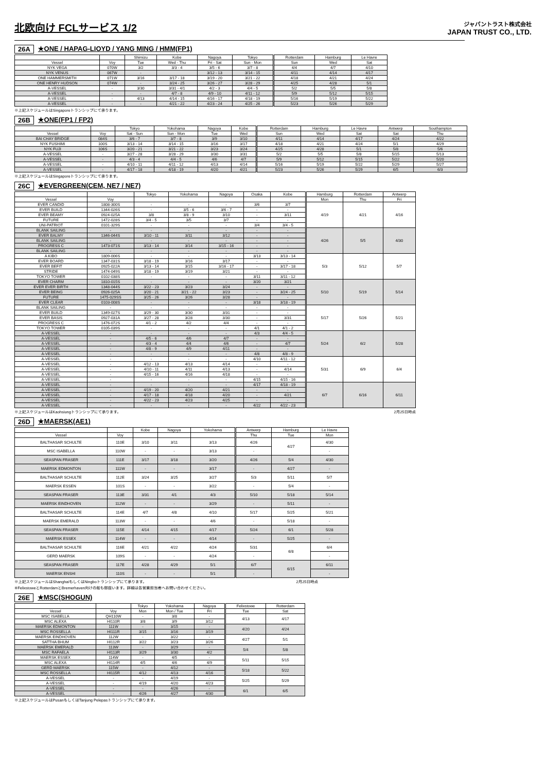北欧向け FCLサービス 1/2
ジャパントラスト株式会社
JAPAN TRUST CO., LTD.
26A ★ONE / HAPAG-LIOYD / YANG MING / HMM(FP1)
| | | Shimizu | Kobe | Nagoya | Tokyo | Rotterdam | Hamburg | Le Havre |
| --- | --- | --- | --- | --- | --- | --- | --- | --- |
| Vessel | Voy | Tue | Wed - Thu | Fri - Sat | Sun - Mon | Sun | Wed | Sat |
| NYK VEGA | 070W | 3/2 | 3/3 - 4 | 3/5 - 6 | 3/7 - 8 | 4/4 | 4/7 | 4/10 |
| NYK VENUS | 067W | - | | 3/12 - 13 | 3/14 - 15 | 4/11 | 4/14 | 4/17 |
| ONE HAMMERSMITH | 071W | 3/16 | 3/17 - 18 | 3/19 - 20 | 3/21 - 22 | 4/18 | 4/21 | 4/24 |
| ONE HENRY HUDSON | 074W | - | 3/24 - 25 | 3/26 - 27 | 3/28 - 29 | 4/25 | 4/28 | 5/1 |
| A-VESSEL | - | 3/30 | 3/31 - 4/1 | 4/2 - 3 | 4/4 - 5 | 5/2 | 5/5 | 5/8 |
| A-VESSEL | - | - | 4/7 - 8 | 4/9 - 10 | 4/11 - 12 | 5/9 | 5/12 | 5/15 |
| A-VESSEL | - | 4/13 | 4/14 - 15 | 4/16 - 17 | 4/18 - 19 | 5/16 | 5/19 | 5/22 |
| A-VESSEL | - | - | 4/21 - 22 | 4/23 - 24 | 4/25 - 26 | 5/23 | 5/26 | 5/29 |
※上記スケジュールはSingaporeトランシップにて承ります。
26B ★ONE(FP1 / FP2)
| | | Tokyo | Yokohama | Nagoya | Kobe | Rotterdam | Hamburg | Le Havre | Antwerp | Southampton |
| --- | --- | --- | --- | --- | --- | --- | --- | --- | --- | --- |
| Vessel | Voy | Sat - Sun | Sun - Mon | Tue | Wed | Sun | Wed | Sat | Sat | Thu |
| BAI CHAY BRIDGE | 084S | 3/6 - 7 | 3/7 - 8 | 3/9 | 3/10 | 4/11 | 4/14 | 4/17 | 4/24 | 4/22 |
| NYK FUSHIMI | 100S | 3/13 - 14 | 3/14 - 15 | 3/16 | 3/17 | 4/18 | 4/21 | 4/24 | 5/1 | 4/29 |
| NYK FUJI | 106S | 3/20 - 21 | 3/21 - 22 | 3/23 | 3/24 | 4/25 | 4/28 | 5/1 | 5/8 | 5/6 |
| A-VESSEL | - | 3/27 - 28 | 3/28 - 29 | 3/30 | 3/31 | 5/2 | 5/5 | 5/8 | 5/15 | 5/13 |
| A-VESSEL | - | 4/3 - 4 | 4/4 - 5 | 4/6 | 4/7 | 5/9 | 5/12 | 5/15 | 5/22 | 5/20 |
| A-VESSEL | - | 4/10 - 11 | 4/11 - 12 | 4/13 | 4/14 | 5/16 | 5/19 | 5/22 | 5/29 | 5/27 |
| A-VESSEL | - | 4/17 - 18 | 4/18 - 19 | 4/20 | 4/21 | 5/23 | 5/26 | 5/29 | 6/5 | 6/3 |
※上記スケジュールはSingaporeトランシップにて承ります。
26C ★EVERGREEN(CEM, NE7 / NE7)
| | | Tokyo | Yokohama | Nagoya | Osaka | Kobe | Hamburg | Rotterdam | Antwerp |
| --- | --- | --- | --- | --- | --- | --- | --- | --- | --- |
| Vessel | Voy | | | | | | Mon | Thu | Fri |
| EVER CANDID | 1808-300S | - | - | - | 3/6 | 3/7 | 4/19 | 4/21 | 4/16 |
| EVER BUILD | 1344-026S | - | 3/5 - 6 | 3/6 - 7 | - | - | | | |
| EVER BEAMY | 0924-025A | 3/8 | 3/8 - 9 | 3/10 | - | 3/11 | | | |
| FUTURE | 1472-028S | 3/4 - 5 | 3/5 | 3/7 | - | - | | | |
| UNI-PATRIOT | 0101-329S | - | - | - | 3/4 | 3/4 - 5 | | | |
| BLANK SAILING | - | - | - | - | - | - | 4/26 | 5/5 | 4/30 |
| EVER BALMY | 1346-044S | 3/10 - 11 | 3/11 | 3/12 | - | - | | | |
| BLANK SAILING | - | - | - | - | - | - | | | |
| PROGRESS C | 1473-071S | 3/13 - 14 | 3/14 | 3/15 - 16 | - | - | | | |
| BLANK SAILING | - | - | - | - | - | - | | | |
| A KIBO | 1809-006S | - | - | - | 3/13 | 3/13 - 14 | 5/3 | 5/12 | 5/7 |
| EVER BOARD | 1347-031S | 3/18 - 19 | 3/16 | 3/17 | - | - | | | |
| EVER BEFIT | 0925-022A | 3/13 - 14 | 3/15 | 3/16 - 17 | - | 3/17 - 18 | | | |
| STRIDE | 1474-049S | 3/18 - 19 | 3/19 | 3/21 | - | - | | | |
| TOKYO TOWER | 0102-038S | - | - | - | 3/11 | 3/11 - 12 | | | |
| EVER CHARM | 1810-015S | - | - | - | 3/20 | 3/21 | 5/10 | 5/19 | 5/14 |
| EVER EVER BIRTH | 1348-044S | 3/22 - 23 | 3/23 | 3/24 | - | - | | | |
| EVER BEING | 0926-025A | 3/20 - 21 | 3/21 - 22 | 3/23 | - | 3/24 - 25 | | | |
| FUTURE | 1475-029SS | 3/25 - 26 | 3/26 | 3/28 | - | - | | | |
| EVER CLEAR | 0103-008S | - | - | - | 3/18 | 3/18 - 19 | | | |
| BLANK SAILING | - | - | - | - | - | - | 5/17 | 5/26 | 5/21 |
| EVER BUILD | 1349-027S | 3/29 - 30 | 3/30 | 3/31 | - | - | | | |
| EVER BASIS | 0927-031A | 3/27 - 28 | 3/28 | 3/30 | - | 3/31 | | | |
| PROGRESS C | 1476-072S | 4/1 - 2 | 4/2 | 4/4 | - | - | | | |
| TOKYO TOWER | 0105-039S | - | - | - | 4/1 | 4/1 - 2 | | | |
| A-VESSEL | - | - | - | - | 4/3 | 4/4 - 5 | 5/24 | 6/2 | 5/28 |
| A-VESSEL | - | 4/5 - 6 | 4/6 | 4/7 | - | - | | | |
| A-VESSEL | - | 4/3 - 4 | 4/4 | 4/6 | - | 4/7 | | | |
| A-VESSEL | - | 4/8 - 9 | 4/9 | 4/11 | - | - | | | |
| A-VESSEL | - | - | - | - | 4/8 | 4/8 - 9 | | | |
| A-VESSEL | - | - | - | - | 4/10 | 4/11 - 12 | 5/31 | 6/9 | 6/4 |
| A-VESSEL | - | 4/12 - 13 | 4/13 | 4/14 | - | - | | | |
| A-VESSEL | - | 4/10 - 11 | 4/11 | 4/13 | - | 4/14 | | | |
| A-VESSEL | - | 4/15 - 16 | 4/16 | 4/18 | - | - | | | |
| A-VESSEL | - | - | - | - | 4/15 | 4/15 - 16 | | | |
| A-VESSEL | - | - | - | - | 4/17 | 4/18 - 19 | 6/7 | 6/16 | 6/11 |
| A-VESSEL | - | 4/19 - 20 | 4/20 | 4/21 | - | - | | | |
| A-VESSEL | - | 4/17 - 18 | 4/18 | 4/20 | - | 4/21 | | | |
| A-VESSEL | - | 4/22 - 23 | 4/23 | 4/25 | - | - | | | |
| A-VESSEL | - | - | - | - | 4/22 | 4/22 - 23 | | | |
※上記スケジュールはKaohsiungトランシップにて承ります。 2月25日時点
26D ★MAERSK(AE1)
| | | Kobe | Nagoya | Yokohama | Antwerp | Hamburg | Le Havre |
| --- | --- | --- | --- | --- | --- | --- | --- |
| Vessel | Voy | | | | Thu | Tue | Mon |
| BALTHASAR SCHULTE | 110E | 3/10 | 3/11 | 3/13 | 4/26 | 4/27 | 4/30 |
| MSC ISABELLA | 110W | - | - | 3/13 | - | | - |
| SEASPAN FRASER | 111E | 3/17 | 3/18 | 3/20 | 4/26 | 5/4 | 4/30 |
| MAERSK EDMONTON | 111W | - | - | 3/17 | - | 4/27 | - |
| BALTHASAR SCHULTE | 112E | 3/24 | 3/25 | 3/27 | 5/3 | 5/11 | 5/7 |
| MAERSK ESSEN | 101S | - | - | 3/22 | - | 5/4 | - |
| SEASPAN FRASER | 113E | 3/31 | 4/1 | 4/3 | 5/10 | 5/18 | 5/14 |
| MAERSK EINDHOVEN | 112W | - | - | 3/29 | - | 5/11 | - |
| BALTHASAR SCHULTE | 114E | 4/7 | 4/8 | 4/10 | 5/17 | 5/25 | 5/21 |
| MAERSK EMERALD | 113W | - | - | 4/6 | - | 5/18 | - |
| SEASPAN FRASER | 115E | 4/14 | 4/15 | 4/17 | 5/24 | 6/1 | 5/28 |
| MAERSK ESSEX | 114W | - | - | 4/14 | - | 5/25 | - |
| BALTHASAR SCHULTE | 116E | 4/21 | 4/22 | 4/24 | 5/31 | 6/8 | 6/4 |
| GERD MAERSK | 109S | - | - | 4/24 | - | | - |
| SEASPAN FRASER | 117E | 4/28 | 4/29 | 5/1 | 6/7 | 6/15 | 6/11 |
| MAERSK ENSHI | 110S | - | - | 5/1 | - | | - |
※上記スケジュールはShanghaiもしくはNingboトランシップにて承ります。 2月25日時点
※FelixstoweとRotterdamとBremerhaven向けの船も御座います。詳細は各営業担当者へお問い合わせください。
26E ★MSC(SHOGUN)
| | | Tokyo | Yokohama | Nagoya | Felixstowe | Rotterdam |
| --- | --- | --- | --- | --- | --- | --- |
| Vessel | Voy | Mon | Mon / Tue | Fri | Tue | Sat |
| MSC ISABELLA | QH110W | - | 3/8 | - | 4/13 | 4/17 |
| MSC ALEXA | HI110R | 3/8 | 3/9 | 3/12 | | |
| MAERSK EDMONTON | 111W | - | 3/15 | - | 4/20 | 4/24 |
| MSC ROSSELLA | HI111R | 3/15 | 3/16 | 3/19 | | |
| MAERSK EINDHOVEN | 112W | - | 3/22 | - | 4/27 | 5/1 |
| SATTHA BHUM | HI112R | 3/22 | 3/23 | 3/26 | | |
| MAERSK EMERALD | 113W | - | 3/29 | - | 5/4 | 5/8 |
| MSC RAFAELA | HI113R | 3/29 | 3/30 | 4/2 | | |
| MAERSK ESSEX | 114W | - | 4/5 | - | 5/11 | 5/15 |
| MSC ALEXA | HI114R | 4/5 | 4/6 | 4/9 | | |
| GERD MAERSK | 115W | - | 4/12 | - | 5/18 | 5/22 |
| MSC ROSSELLA | HI115R | 4/12 | 4/13 | 4/16 | | |
| A-VESSEL | - | - | 4/19 | - | 5/25 | 5/29 |
| A-VESSEL | - | 4/19 | 4/20 | 4/23 | | |
| A-VESSEL | - | - | 4/26 | - | 6/1 | 6/5 |
| A-VESSEL | - | 4/26 | 4/27 | 4/30 | | |
※上記スケジュールはPusanもしくはTanjung Pelepasトランシップにて承ります。